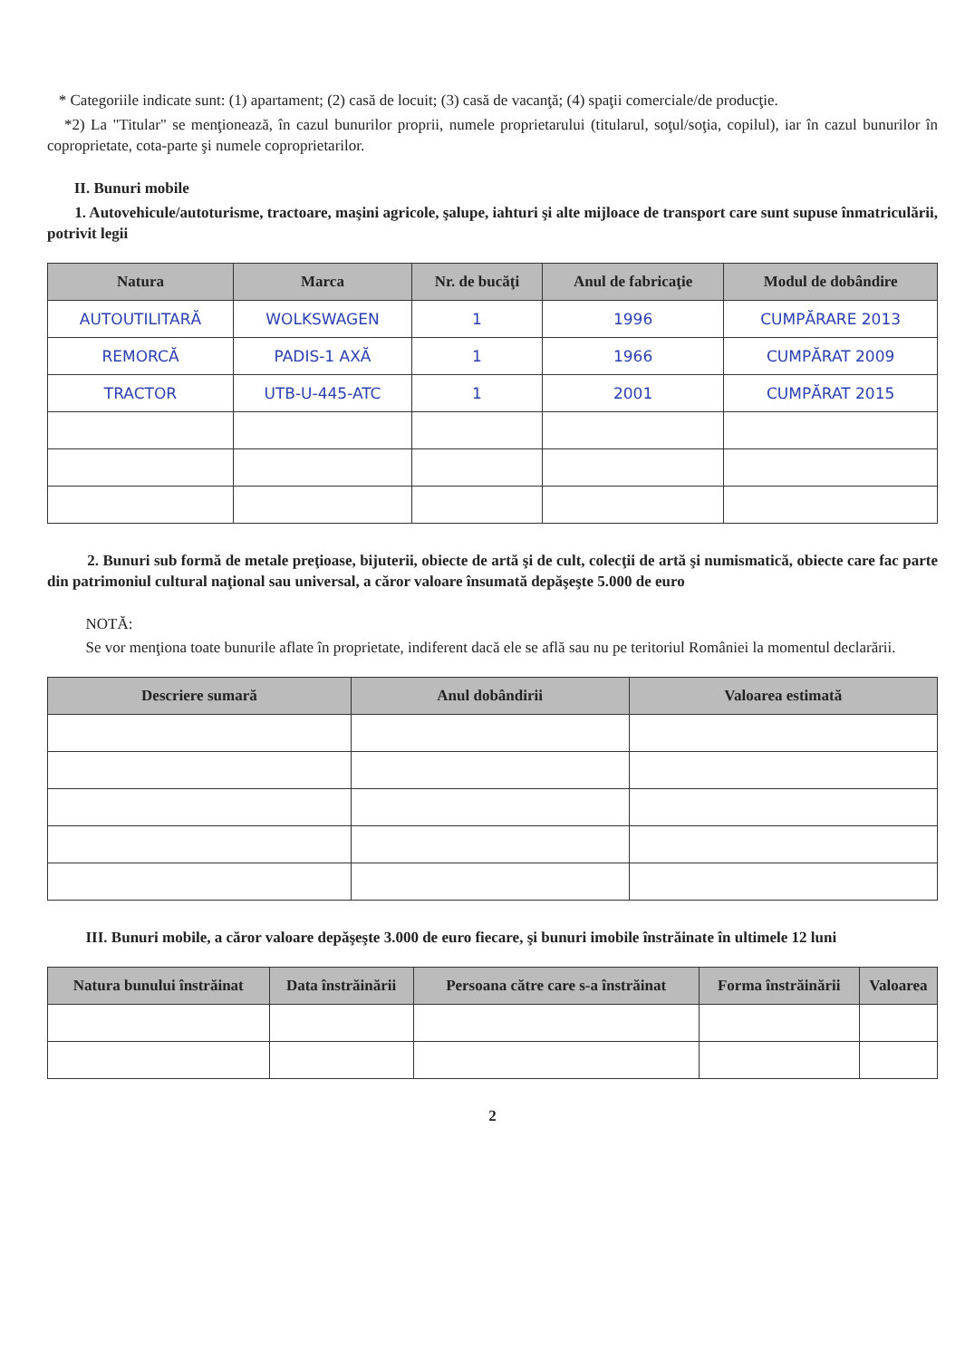* Categoriile indicate sunt: (1) apartament; (2) casă de locuit; (3) casă de vacanţă; (4) spaţii comerciale/de producţie.
*2) La "Titular" se menţionează, în cazul bunurilor proprii, numele proprietarului (titularul, soţul/soţia, copilul), iar în cazul bunurilor în coproprietate, cota-parte şi numele coproprietarilor.
II. Bunuri mobile
1. Autovehicule/autoturisme, tractoare, maşini agricole, şalupe, iahturi şi alte mijloace de transport care sunt supuse înmatriculării, potrivit legii
| Natura | Marca | Nr. de bucăţi | Anul de fabricaţie | Modul de dobândire |
| --- | --- | --- | --- | --- |
| AUTOUTILITARĂ | WOLKSWAGEN | 1 | 1996 | CUMPĂRARE 2013 |
| REMORCĂ | PADIS-1 AXĂ | 1 | 1966 | CUMPĂRAT 2009 |
| TRACTOR | UTB-U-445-ATC | 1 | 2001 | CUMPĂRAT 2015 |
2. Bunuri sub formă de metale preţioase, bijuterii, obiecte de artă şi de cult, colecţii de artă şi numismatică, obiecte care fac parte din patrimoniul cultural naţional sau universal, a căror valoare însumată depăşeşte 5.000 de euro
NOTĂ:
Se vor menţiona toate bunurile aflate în proprietate, indiferent dacă ele se află sau nu pe teritoriul României la momentul declarării.
| Descriere sumară | Anul dobândirii | Valoarea estimată |
| --- | --- | --- |
III. Bunuri mobile, a căror valoare depăşeşte 3.000 de euro fiecare, şi bunuri imobile înstrăinate în ultimele 12 luni
| Natura bunului înstrăinat | Data înstrăinării | Persoana către care s-a înstrăinat | Forma înstrăinării | Valoarea |
| --- | --- | --- | --- | --- |
2